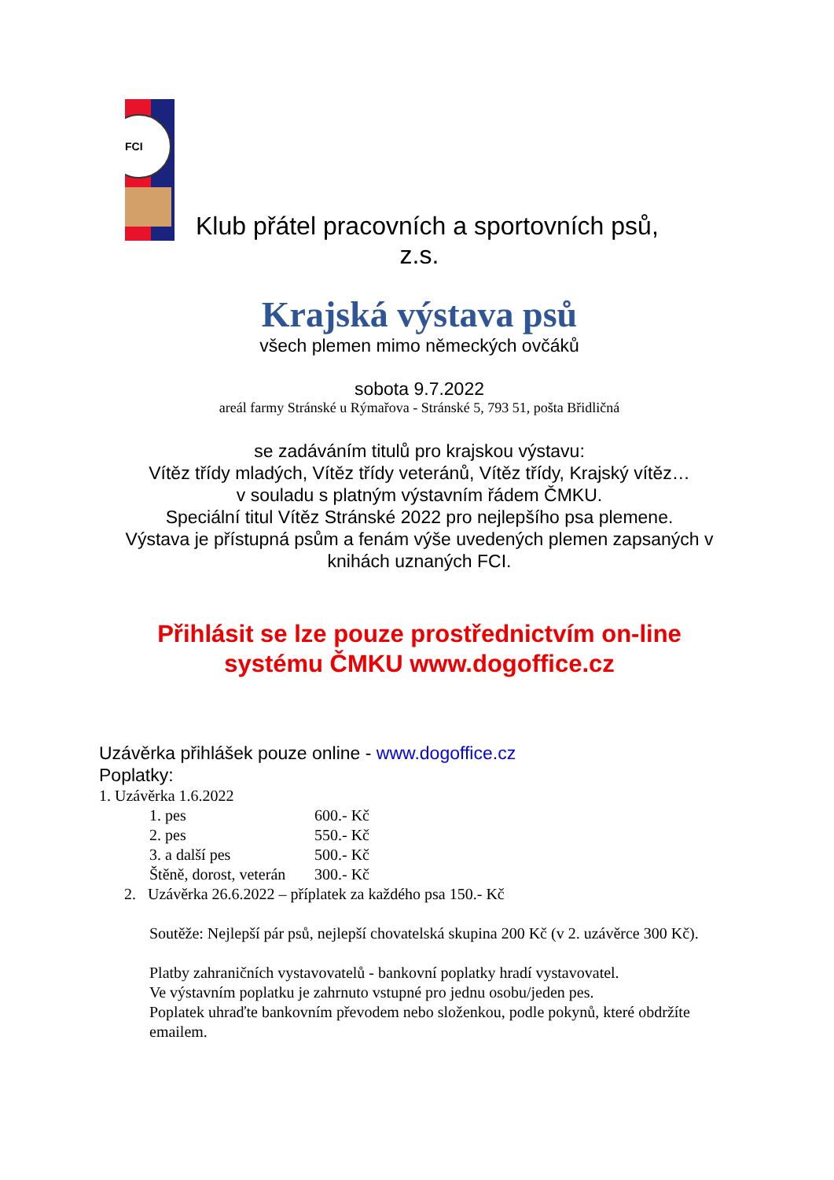FCI
Klub přátel pracovních a sportovních psů,
z.s.
Krajská výstava psů
všech plemen mimo německých ovčáků
sobota 9.7.2022
areál farmy Stránské u Rýmařova - Stránské 5, 793 51, pošta Břidličná
se zadáváním titulů pro krajskou výstavu:
Vítěz třídy mladých, Vítěz třídy veteránů, Vítěz třídy, Krajský vítěz…
v souladu s platným výstavním řádem ČMKU.
Speciální titul Vítěz Stránské 2022 pro nejlepšího psa plemene.
Výstava je přístupná psům a fenám výše uvedených plemen zapsaných v knihách uznaných FCI.
Přihlásit se lze pouze prostřednictvím on-line
systému ČMKU www.dogoffice.cz
Uzávěrka přihlášek pouze online - www.dogoffice.cz
Poplatky:
1. Uzávěrka 1.6.2022
1. pes 600.- Kč
2. pes 550.- Kč
3. a další pes 500.- Kč
Štěně, dorost, veterán 300.- Kč
2. Uzávěrka 26.6.2022 – příplatek za každého psa 150.- Kč
Soutěže: Nejlepší pár psů, nejlepší chovatelská skupina 200 Kč (v 2. uzávěrce 300 Kč).
Platby zahraničních vystavovatelů - bankovní poplatky hradí vystavovatel.
Ve výstavním poplatku je zahrnuto vstupné pro jednu osobu/jeden pes.
Poplatek uhraďte bankovním převodem nebo složenkou, podle pokynů, které obdržíte emailem.